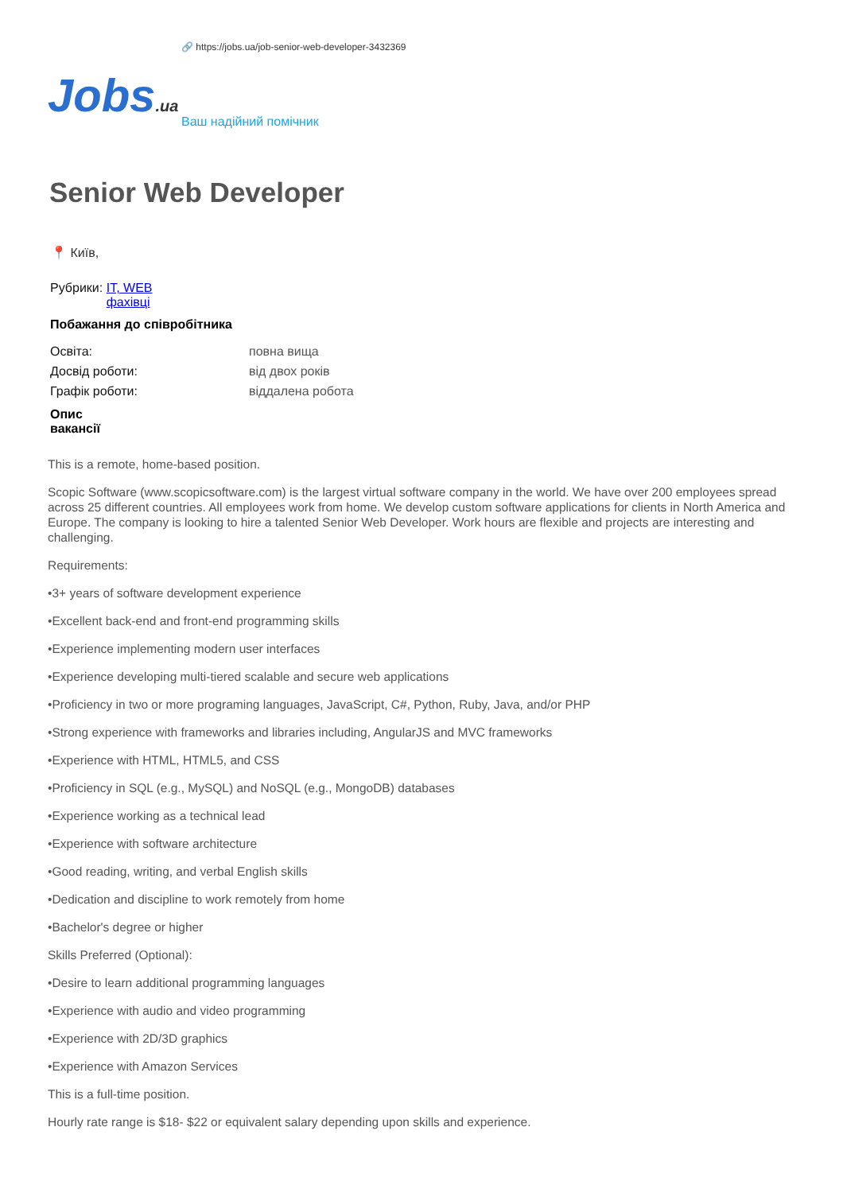🔗 https://jobs.ua/job-senior-web-developer-3432369
Jobs.ua
Ваш надійний помічник
Senior Web Developer
📍 Київ,
Рубрики: IT, WEB
фахівці
Побажання до співробітника
Освіта: повна вища
Досвід роботи: від двох років
Графік роботи: віддалена робота
Опис
вакансії
This is a remote, home-based position.
Scopic Software (www.scopicsoftware.com) is the largest virtual software company in the world. We have over 200 employees spread across 25 different countries. All employees work from home. We develop custom software applications for clients in North America and Europe. The company is looking to hire a talented Senior Web Developer. Work hours are flexible and projects are interesting and challenging.
Requirements:
•3+ years of software development experience
•Excellent back-end and front-end programming skills
•Experience implementing modern user interfaces
•Experience developing multi-tiered scalable and secure web applications
•Proficiency in two or more programing languages, JavaScript, C#, Python, Ruby, Java, and/or PHP
•Strong experience with frameworks and libraries including, AngularJS and MVC frameworks
•Experience with HTML, HTML5, and CSS
•Proficiency in SQL (e.g., MySQL) and NoSQL (e.g., MongoDB) databases
•Experience working as a technical lead
•Experience with software architecture
•Good reading, writing, and verbal English skills
•Dedication and discipline to work remotely from home
•Bachelor's degree or higher
Skills Preferred (Optional):
•Desire to learn additional programming languages
•Experience with audio and video programming
•Experience with 2D/3D graphics
•Experience with Amazon Services
This is a full-time position.
Hourly rate range is $18- $22 or equivalent salary depending upon skills and experience.